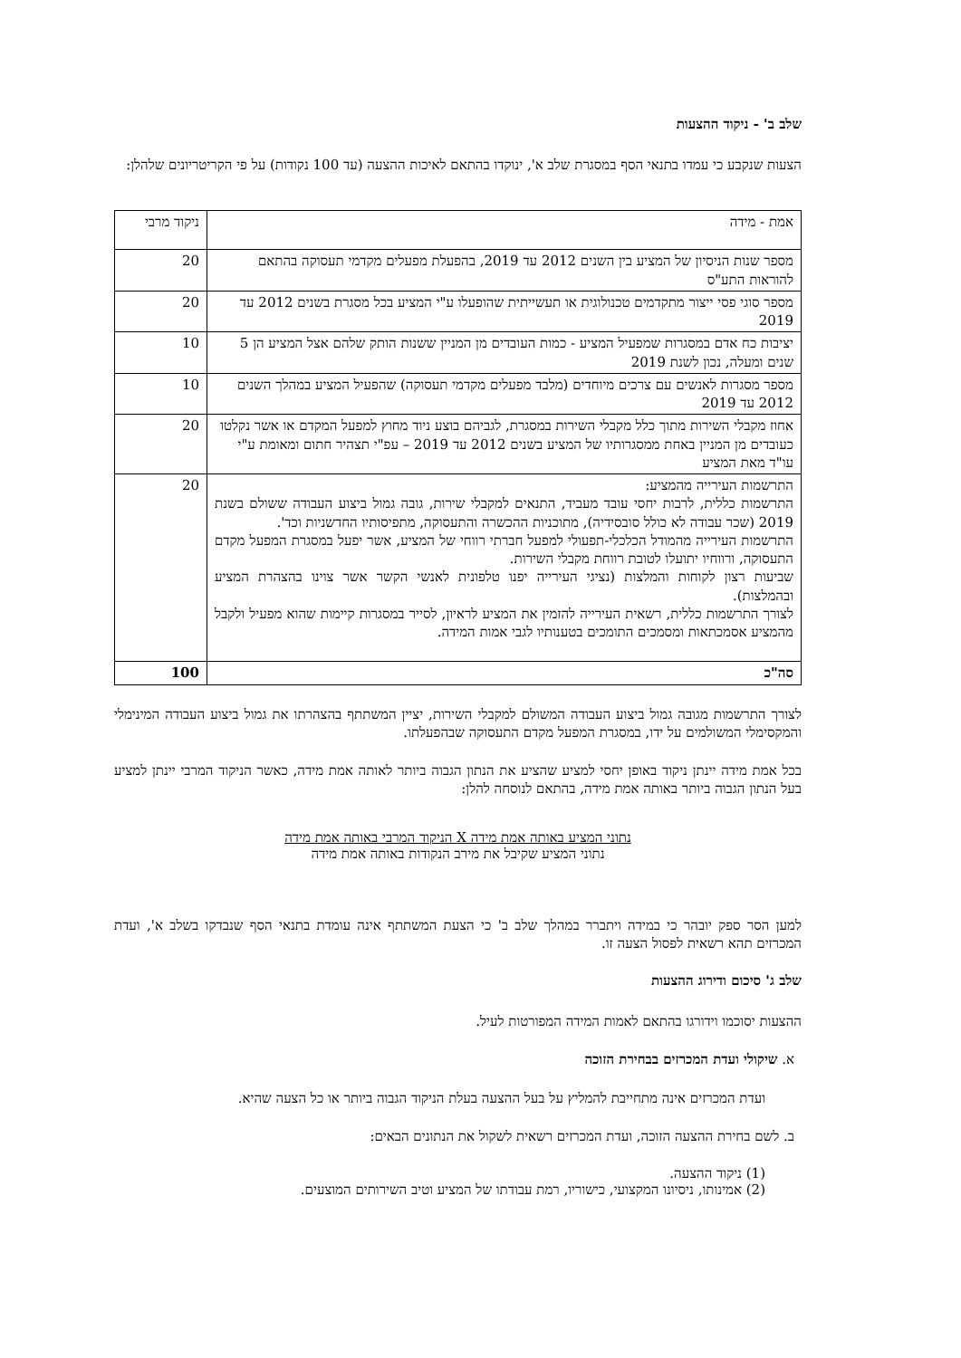שלב ב' - ניקוד ההצעות
הצעות שנקבע כי עמדו בתנאי הסף במסגרת שלב א', ינוקדו בהתאם לאיכות ההצעה (עד 100 נקודות) על פי הקריטריונים שלהלן:
| אמת - מידה | ניקוד מרבי |
| --- | --- |
| מספר שנות הניסיון של המציע בין השנים 2012 עד 2019, בהפעלת מפעלים מקדמי תעסוקה בהתאם להוראות התע"ס | 20 |
| מספר סוגי פסי ייצור מתקדמים טכנולוגית או תעשייתית שהופעלו ע"י המציע בכל מסגרת בשנים 2012 עד 2019 | 20 |
| יציבות כח אדם במסגרות שמפעיל המציע - כמות העובדים מן המניין ששנות הותק שלהם אצל המציע הן 5 שנים ומעלה, נכון לשנת 2019 | 10 |
| מספר מסגרות לאנשים עם צרכים מיוחדים (מלבד מפעלים מקדמי תעסוקה) שהפעיל המציע במהלך השנים 2012 עד 2019 | 10 |
| אחוז מקבלי השירות מתוך כלל מקבלי השירות במסגרת, לגביהם בוצע ניוד מחוץ למפעל המקדם או אשר נקלטו כעובדים מן המניין באחת ממסגרותיו של המציע בשנים 2012 עד 2019 – עפ"י תצהיר חתום ומאומת ע"י עו"ד מאת המציע | 20 |
| התרשמות העירייה מהמציע: התרשמות כללית, לרבות יחסי עובד מעביד, התנאים למקבלי שירות, גובה גמול ביצוע העבודה ששולם בשנת 2019 (שכר עבודה לא כולל סובסידיה), מתוכניות ההכשרה והתעסוקה, מתפיסותיו החדשניות וכד'. התרשמות העירייה מהמודל הכלכלי-תפעולי למפעל חברתי רווחי של המציע, אשר יפעל במסגרת המפעל מקדם התעסוקה, ורווחיו יתועלו לטובת רווחת מקבלי השירות. שביעות רצון לקוחות והמלצות (נציגי העירייה יפנו טלפונית לאנשי הקשר אשר צוינו בהצהרת המציע ובהמלצות). לצורך התרשמות כללית, רשאית העירייה להזמין את המציע לראיון, לסייר במסגרות קיימות שהוא מפעיל ולקבל מהמציע אסמכתאות ומסמכים התומכים בטענותיו לגבי אמות המידה. | 20 |
| סה"כ | 100 |
לצורך התרשמות מגובה גמול ביצוע העבודה המשולם למקבלי השירות, יציין המשתתף בהצהרתו את גמול ביצוע העבודה המינימלי והמקסימלי המשולמים על ידו, במסגרת המפעל מקדם התעסוקה שבהפעלתו.
בכל אמת מידה יינתן ניקוד באופן יחסי למציע שהציע את הנתון הגבוה ביותר לאותה אמת מידה, כאשר הניקוד המרבי יינתן למציע בעל הנתון הגבוה ביותר באותה אמת מידה, בהתאם לנוסחה להלן:
נתוני המציע באותה אמת מידה X הניקוד המרבי באותה אמת מידה
נתוני המציע שקיבל את מירב הנקודות באותה אמת מידה
למען הסר ספק יובהר כי במידה ויתברר במהלך שלב ב' כי הצעת המשתתף אינה עומדת בתנאי הסף שנבדקו בשלב א', ועדת המכרזים תהא רשאית לפסול הצעה זו.
שלב ג' סיכום ודירוג ההצעות
ההצעות יסוכמו וידורגו בהתאם לאמות המידה המפורטות לעיל.
א. שיקולי ועדת המכרזים בבחירת הזוכה
ועדת המכרזים אינה מתחייבת להמליץ על בעל ההצעה בעלת הניקוד הגבוה ביותר או כל הצעה שהיא.
ב. לשם בחירת ההצעה הזוכה, ועדת המכרזים רשאית לשקול את הנתונים הבאים:
(1) ניקוד ההצעה.
(2) אמינותו, ניסיונו המקצועי, כישוריו, רמת עבודתו של המציע וטיב השירותים המוצעים.